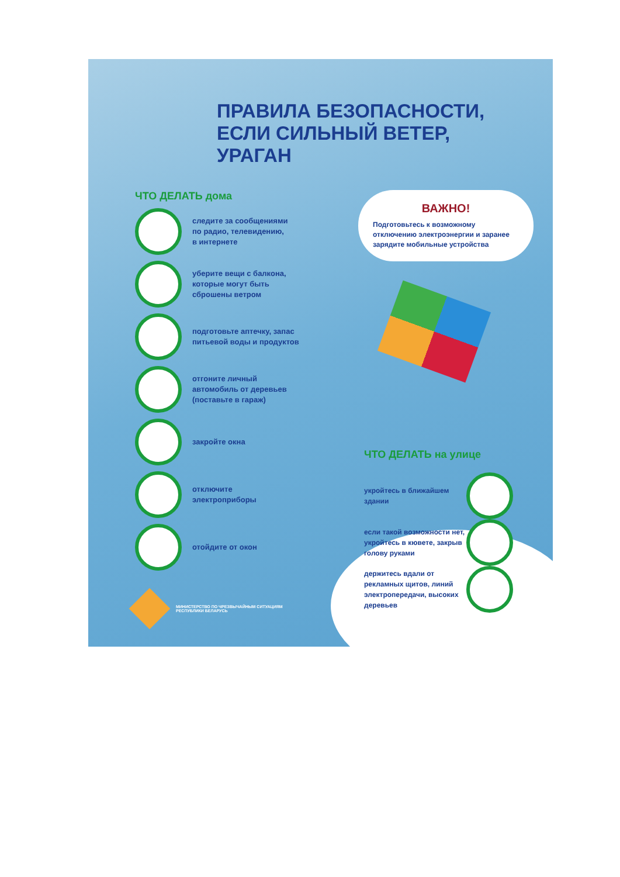ПРАВИЛА БЕЗОПАСНОСТИ,
ЕСЛИ СИЛЬНЫЙ ВЕТЕР,
УРАГАН
ЧТО ДЕЛАТЬ дома
следите за сообщениями
по радио, телевидению,
в интернете
уберите вещи с балкона,
которые могут быть
сброшены ветром
подготовьте аптечку, запас
питьевой воды и продуктов
отгоните личный
автомобиль от деревьев
(поставьте в гараж)
закройте окна
отключите
электроприборы
отойдите от окон
МИНИСТЕРСТВО ПО ЧРЕЗВЫЧАЙНЫМ СИТУАЦИЯМ
РЕСПУБЛИКИ БЕЛАРУСЬ
ВАЖНО!
Подготовьтесь к возможному отключению электроэнергии и заранее зарядите мобильные устройства
ЧТО ДЕЛАТЬ на улице
укройтесь в ближайшем здании
если такой возможности нет, укройтесь в кювете, закрыв голову руками
держитесь вдали от рекламных щитов, линий электропередачи, высоких деревьев